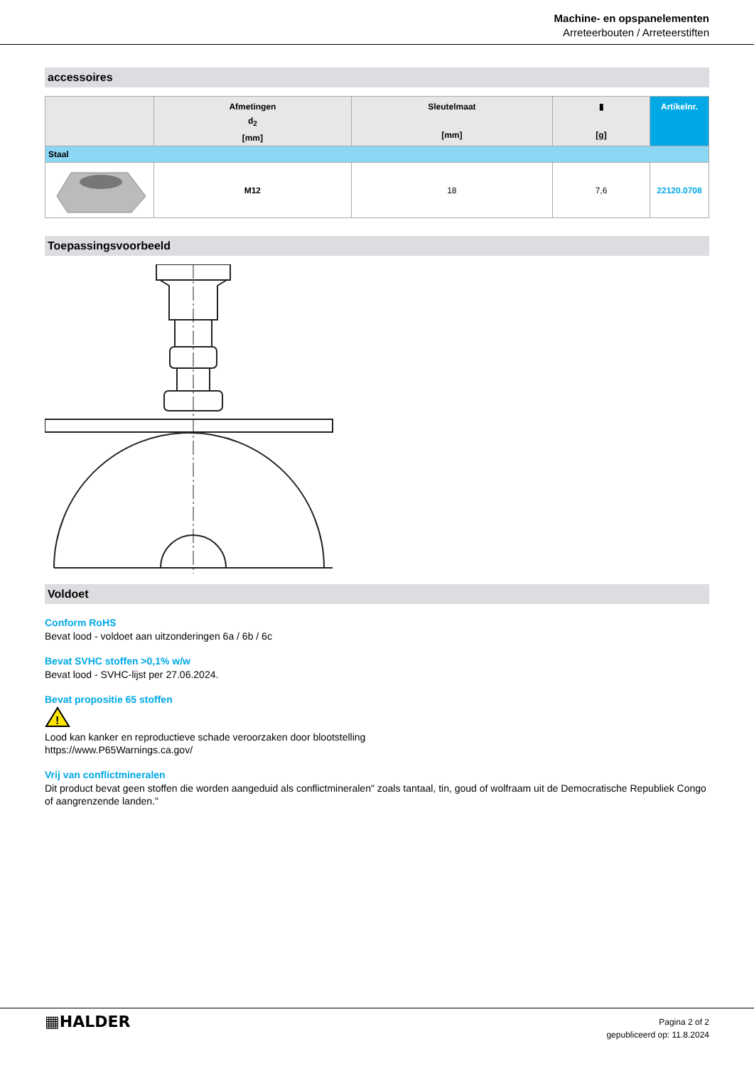Machine- en opspanelementen
Arreteerbouten / Arreteerstiften
accessoires
| | Afmetingen d<sub>2</sub> [mm] | Sleutelmaat [mm] | ▮ [g] | Artikelnr. |
| --- | --- | --- | --- | --- |
| Staal | | | | |
| | M12 | 18 | 7,6 | 22120.0708 |
Toepassingsvoorbeeld
Voldoet
Conform RoHS
Bevat lood - voldoet aan uitzonderingen 6a / 6b / 6c
Bevat SVHC stoffen >0,1% w/w
Bevat lood - SVHC-lijst per 27.06.2024.
Bevat propositie 65 stoffen
!
Lood kan kanker en reproductieve schade veroorzaken door blootstelling
https://www.P65Warnings.ca.gov/
Vrij van conflictmineralen
Dit product bevat geen stoffen die worden aangeduid als conflictmineralen" zoals tantaal, tin, goud of wolfraam uit de Democratische Republiek Congo of aangrenzende landen."
▦HALDER
Pagina 2 of 2
gepubliceerd op: 11.8.2024